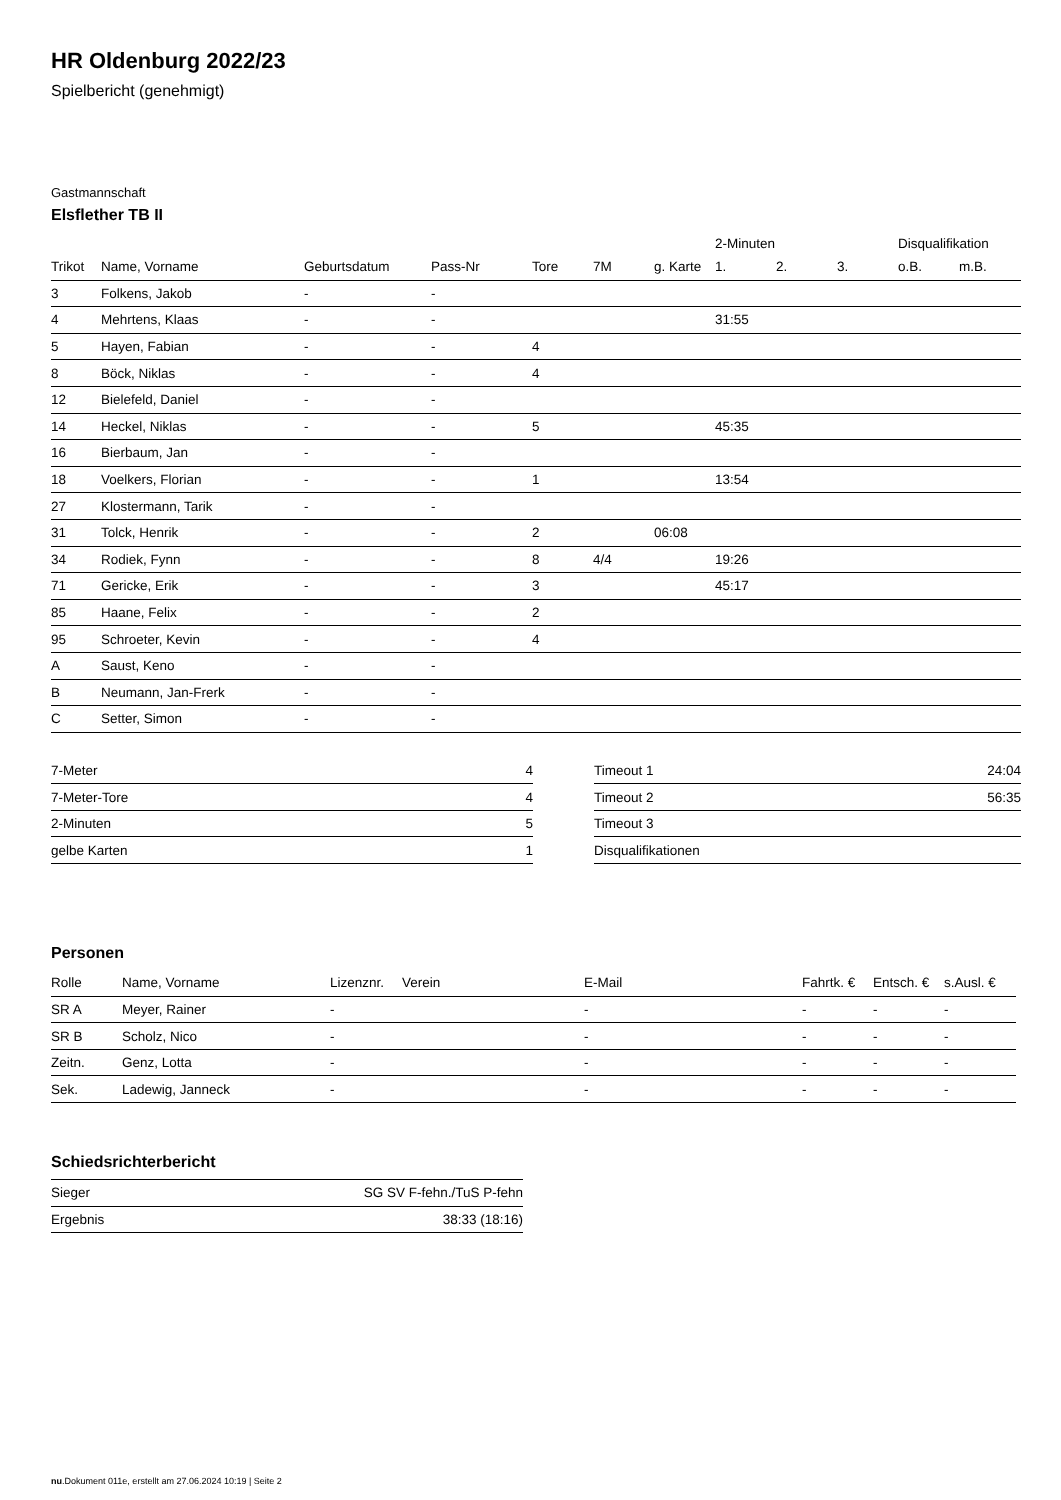HR Oldenburg 2022/23
Spielbericht (genehmigt)
Gastmannschaft
Elsflether TB II
| | | | | | | | 2-Minuten | | | Disqualifikation | |
| --- | --- | --- | --- | --- | --- | --- | --- | --- | --- | --- | --- |
| Trikot | Name, Vorname | Geburtsdatum | Pass-Nr | Tore | 7M | g. Karte | 1. | 2. | 3. | o.B. | m.B. |
| 3 | Folkens, Jakob | - | - | | | | | | | | |
| 4 | Mehrtens, Klaas | - | - | | | | 31:55 | | | | |
| 5 | Hayen, Fabian | - | - | 4 | | | | | | | |
| 8 | Böck, Niklas | - | - | 4 | | | | | | | |
| 12 | Bielefeld, Daniel | - | - | | | | | | | | |
| 14 | Heckel, Niklas | - | - | 5 | | | 45:35 | | | | |
| 16 | Bierbaum, Jan | - | - | | | | | | | | |
| 18 | Voelkers, Florian | - | - | 1 | | | 13:54 | | | | |
| 27 | Klostermann, Tarik | - | - | | | | | | | | |
| 31 | Tolck, Henrik | - | - | 2 | | 06:08 | | | | | |
| 34 | Rodiek, Fynn | - | - | 8 | 4/4 | | 19:26 | | | | |
| 71 | Gericke, Erik | - | - | 3 | | | 45:17 | | | | |
| 85 | Haane, Felix | - | - | 2 | | | | | | | |
| 95 | Schroeter, Kevin | - | - | 4 | | | | | | | |
| A | Saust, Keno | - | - | | | | | | | | |
| B | Neumann, Jan-Frerk | - | - | | | | | | | | |
| C | Setter, Simon | - | - | | | | | | | | |
| 7-Meter | 4 |
| 7-Meter-Tore | 4 |
| 2-Minuten | 5 |
| gelbe Karten | 1 |
| Timeout 1 | 24:04 |
| Timeout 2 | 56:35 |
| Timeout 3 | |
| Disqualifikationen | |
Personen
| Rolle | Name, Vorname | Lizenznr. | Verein | E-Mail | Fahrtk. € | Entsch. € | s.Ausl. € |
| --- | --- | --- | --- | --- | --- | --- | --- |
| SR A | Meyer, Rainer | - | | - | - | - | - |
| SR B | Scholz, Nico | - | | - | - | - | - |
| Zeitn. | Genz, Lotta | - | | - | - | - | - |
| Sek. | Ladewig, Janneck | - | | - | - | - | - |
Schiedsrichterbericht
| Sieger | SG SV F-fehn./TuS P-fehn |
| Ergebnis | 38:33 (18:16) |
nu.Dokument 011e, erstellt am 27.06.2024 10:19 | Seite 2